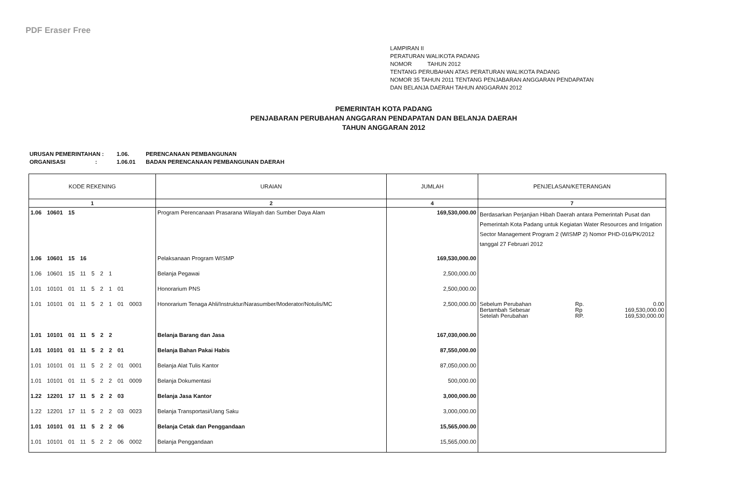PDF Eraser Free
LAMPIRAN II
PERATURAN WALIKOTA PADANG
NOMOR TAHUN 2012
TENTANG PERUBAHAN ATAS PERATURAN WALIKOTA PADANG
NOMOR 35 TAHUN 2011 TENTANG PENJABARAN ANGGARAN PENDAPATAN
DAN BELANJA DAERAH TAHUN ANGGARAN 2012
PEMERINTAH KOTA PADANG
PENJABARAN PERUBAHAN ANGGARAN PENDAPATAN DAN BELANJA DAERAH
TAHUN ANGGARAN 2012
URUSAN PEMERINTAHAN : 1.06. PERENCANAAN PEMBANGUNAN
ORGANISASI : 1.06.01 BADAN PERENCANAAN PEMBANGUNAN DAERAH
| KODE REKENING | URAIAN | JUMLAH | PENJELASAN/KETERANGAN |
| --- | --- | --- | --- |
| 1 | 2 | 4 | 7 |
| 1.06 10601 15 | Program Perencanaan Prasarana Wilayah dan Sumber Daya Alam | 169,530,000.00 | Berdasarkan Perjanjian Hibah Daerah antara Pemerintah Pusat dan Pemerintah Kota Padang untuk Kegiatan Water Resources and Irrigation Sector Management Program 2 (WISMP 2) Nomor PHD-016/PK/2012 tanggal 27 Februari 2012 |
| 1.06 10601 15 16 | Pelaksanaan Program WISMP | 169,530,000.00 | |
| 1.06 10601 15 11 5 2 1 | Belanja Pegawai | 2,500,000.00 | |
| 1.01 10101 01 11 5 2 1 01 | Honorarium PNS | 2,500,000.00 | |
| 1.01 10101 01 11 5 2 1 01 0003 | Honorarium Tenaga Ahli/Instruktur/Narasumber/Moderator/Notulis/MC | 2,500,000.00 | / Sebelum Perubahan / Rp. / 0.00 / / Bertambah Sebesar / Rp / 169,530,000.00 / / Setelah Perubahan / RP. / 169,530,000.00 / |
| 1.01 10101 01 11 5 2 2 | Belanja Barang dan Jasa | 167,030,000.00 | |
| 1.01 10101 01 11 5 2 2 01 | Belanja Bahan Pakai Habis | 87,550,000.00 | |
| 1.01 10101 01 11 5 2 2 01 0001 | Belanja Alat Tulis Kantor | 87,050,000.00 | |
| 1.01 10101 01 11 5 2 2 01 0009 | Belanja Dokumentasi | 500,000.00 | |
| 1.22 12201 17 11 5 2 2 03 | Belanja Jasa Kantor | 3,000,000.00 | |
| 1.22 12201 17 11 5 2 2 03 0023 | Belanja Transportasi/Uang Saku | 3,000,000.00 | |
| 1.01 10101 01 11 5 2 2 06 | Belanja Cetak dan Penggandaan | 15,565,000.00 | |
| 1.01 10101 01 11 5 2 2 06 0002 | Belanja Penggandaan | 15,565,000.00 | |